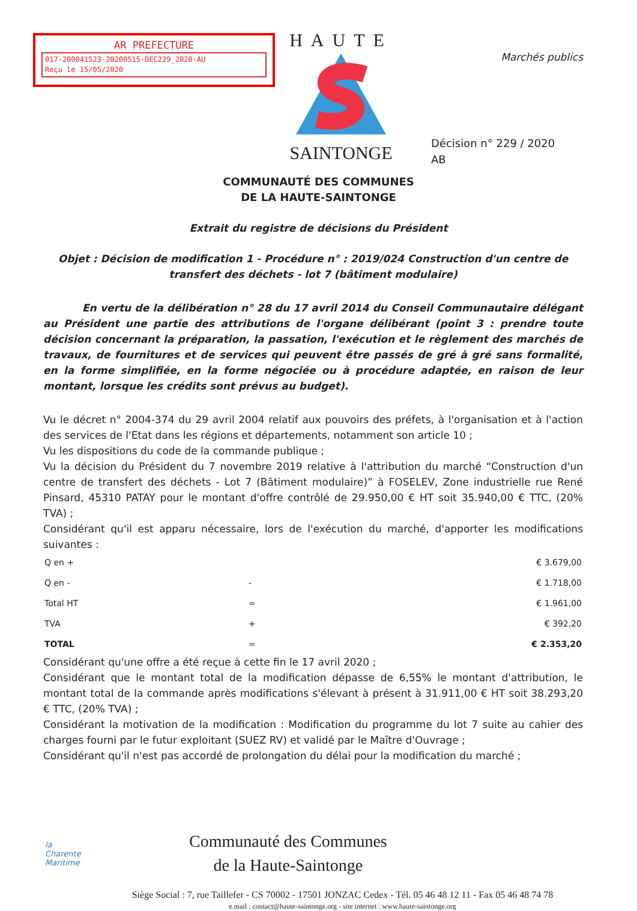AR PREFECTURE
017-200041523-20200515-DEC229_2020-AU
Reçu le 15/05/2020
HAUTE
SAINTONGE
Marchés publics
Décision n° 229 / 2020
AB
COMMUNAUTÉ DES COMMUNES
DE LA HAUTE-SAINTONGE
Extrait du registre de décisions du Président
Objet : Décision de modification 1 - Procédure n° : 2019/024 Construction d'un centre de transfert des déchets - lot 7 (bâtiment modulaire)
En vertu de la délibération n° 28 du 17 avril 2014 du Conseil Communautaire délégant au Président une partie des attributions de l'organe délibérant (point 3 : prendre toute décision concernant la préparation, la passation, l'exécution et le règlement des marchés de travaux, de fournitures et de services qui peuvent être passés de gré à gré sans formalité, en la forme simplifiée, en la forme négociée ou à procédure adaptée, en raison de leur montant, lorsque les crédits sont prévus au budget).
Vu le décret n° 2004-374 du 29 avril 2004 relatif aux pouvoirs des préfets, à l'organisation et à l'action des services de l'Etat dans les régions et départements, notamment son article 10 ;
Vu les dispositions du code de la commande publique ;
Vu la décision du Président du 7 novembre 2019 relative à l'attribution du marché “Construction d'un centre de transfert des déchets - Lot 7 (Bâtiment modulaire)” à FOSELEV, Zone industrielle rue René Pinsard, 45310 PATAY pour le montant d'offre contrôlé de 29.950,00 € HT soit 35.940,00 € TTC, (20% TVA) ;
Considérant qu'il est apparu nécessaire, lors de l'exécution du marché, d'apporter les modifications suivantes :
| Q en + | | € 3.679,00 |
| Q en - | - | € 1.718,00 |
| Total HT | = | € 1.961,00 |
| TVA | + | € 392,20 |
| TOTAL | = | € 2.353,20 |
Considérant qu'une offre a été reçue à cette fin le 17 avril 2020 ;
Considérant que le montant total de la modification dépasse de 6,55% le montant d'attribution, le montant total de la commande après modifications s'élevant à présent à 31.911,00 € HT soit 38.293,20 € TTC, (20% TVA) ;
Considérant la motivation de la modification : Modification du programme du lot 7 suite au cahier des charges fourni par le futur exploitant (SUEZ RV) et validé par le Maître d'Ouvrage ;
Considérant qu'il n'est pas accordé de prolongation du délai pour la modification du marché ;
la
Charente
Maritime
Communauté des Communes
de la Haute-Saintonge
Siège Social : 7, rue Taillefer - CS 70002 - 17501 JONZAC Cedex - Tél. 05 46 48 12 11 - Fax 05 46 48 74 78
e.mail : contact@haute-saintonge.org - site internet : www.haute-saintonge.org